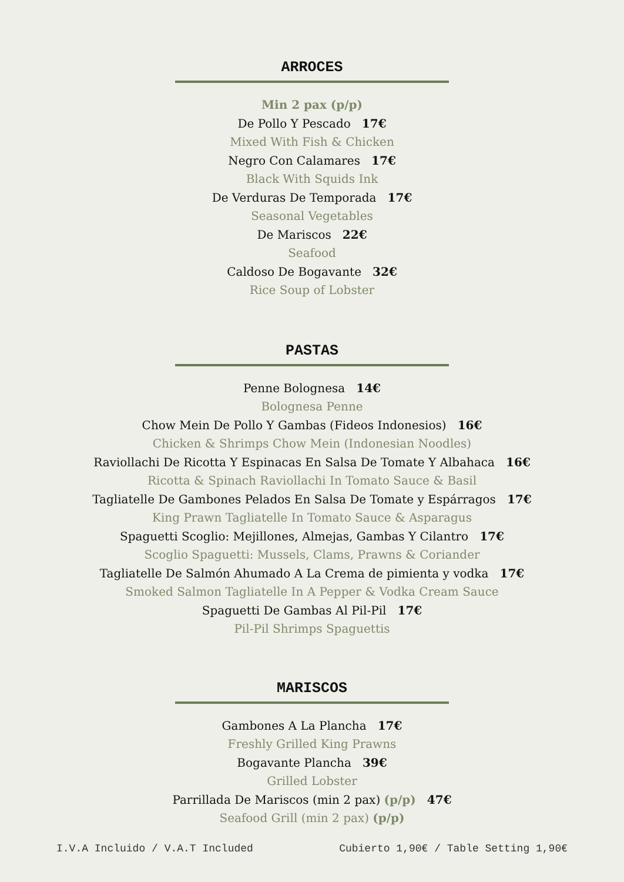ARROCES
Min 2 pax (p/p)
De Pollo Y Pescado 17€
Mixed With Fish & Chicken
Negro Con Calamares 17€
Black With Squids Ink
De Verduras De Temporada 17€
Seasonal Vegetables
De Mariscos 22€
Seafood
Caldoso De Bogavante 32€
Rice Soup of Lobster
PASTAS
Penne Bolognesa 14€
Bolognesa Penne
Chow Mein De Pollo Y Gambas (Fideos Indonesios) 16€
Chicken & Shrimps Chow Mein (Indonesian Noodles)
Raviollachi De Ricotta Y Espinacas En Salsa De Tomate Y Albahaca 16€
Ricotta & Spinach Raviollachi In Tomato Sauce & Basil
Tagliatelle De Gambones Pelados En Salsa De Tomate y Espárragos 17€
King Prawn Tagliatelle In Tomato Sauce & Asparagus
Spaguetti Scoglio: Mejillones, Almejas, Gambas Y Cilantro 17€
Scoglio Spaguetti: Mussels, Clams, Prawns & Coriander
Tagliatelle De Salmón Ahumado A La Crema de pimienta y vodka 17€
Smoked Salmon Tagliatelle In A Pepper & Vodka Cream Sauce
Spaguetti De Gambas Al Pil-Pil 17€
Pil-Pil Shrimps Spaguettis
MARISCOS
Gambones A La Plancha 17€
Freshly Grilled King Prawns
Bogavante Plancha 39€
Grilled Lobster
Parrillada De Mariscos (min 2 pax) (p/p) 47€
Seafood Grill (min 2 pax) (p/p)
I.V.A Incluido / V.A.T Included Cubierto 1,90€ / Table Setting 1,90€